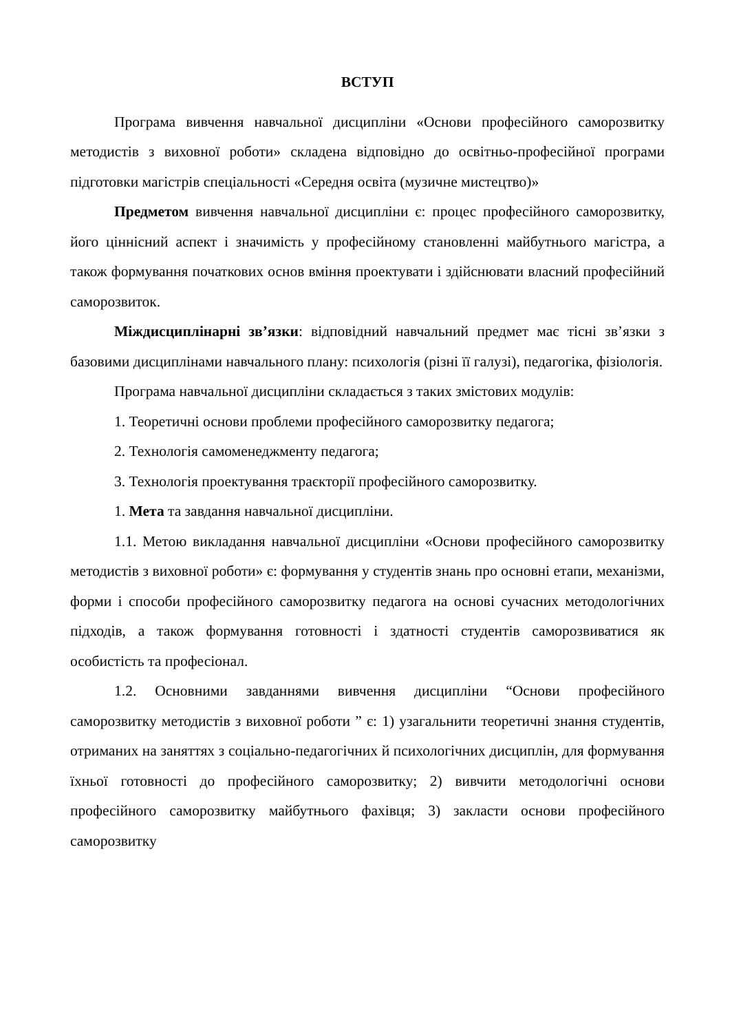ВСТУП
Програма вивчення навчальної дисципліни «Основи професійного саморозвитку методистів з виховної роботи» складена відповідно до освітньо-професійної програми підготовки магістрів спеціальності «Середня освіта (музичне мистецтво)»
Предметом вивчення навчальної дисципліни є: процес професійного саморозвитку, його ціннісний аспект і значимість у професійному становленні майбутнього магістра, а також формування початкових основ вміння проектувати і здійснювати власний професійний саморозвиток.
Міждисциплінарні зв’язки: відповідний навчальний предмет має тісні зв’язки з базовими дисциплінами навчального плану: психологія (різні її галузі), педагогіка, фізіологія.
Програма навчальної дисципліни складається з таких змістових модулів:
1. Теоретичні основи проблеми професійного саморозвитку педагога;
2. Технологія самоменеджменту педагога;
3. Технологія проектування траєкторії професійного саморозвитку.
1. Мета та завдання навчальної дисципліни.
1.1. Метою викладання навчальної дисципліни «Основи професійного саморозвитку методистів з виховної роботи» є: формування у студентів знань про основні етапи, механізми, форми і способи професійного саморозвитку педагога на основі сучасних методологічних підходів, а також формування готовності і здатності студентів саморозвиватися як особистість та професіонал.
1.2. Основними завданнями вивчення дисципліни “Основи професійного саморозвитку методистів з виховної роботи ” є: 1) узагальнити теоретичні знання студентів, отриманих на заняттях з соціально-педагогічних й психологічних дисциплін, для формування їхньої готовності до професійного саморозвитку; 2) вивчити методологічні основи професійного саморозвитку майбутнього фахівця; 3) закласти основи професійного саморозвитку